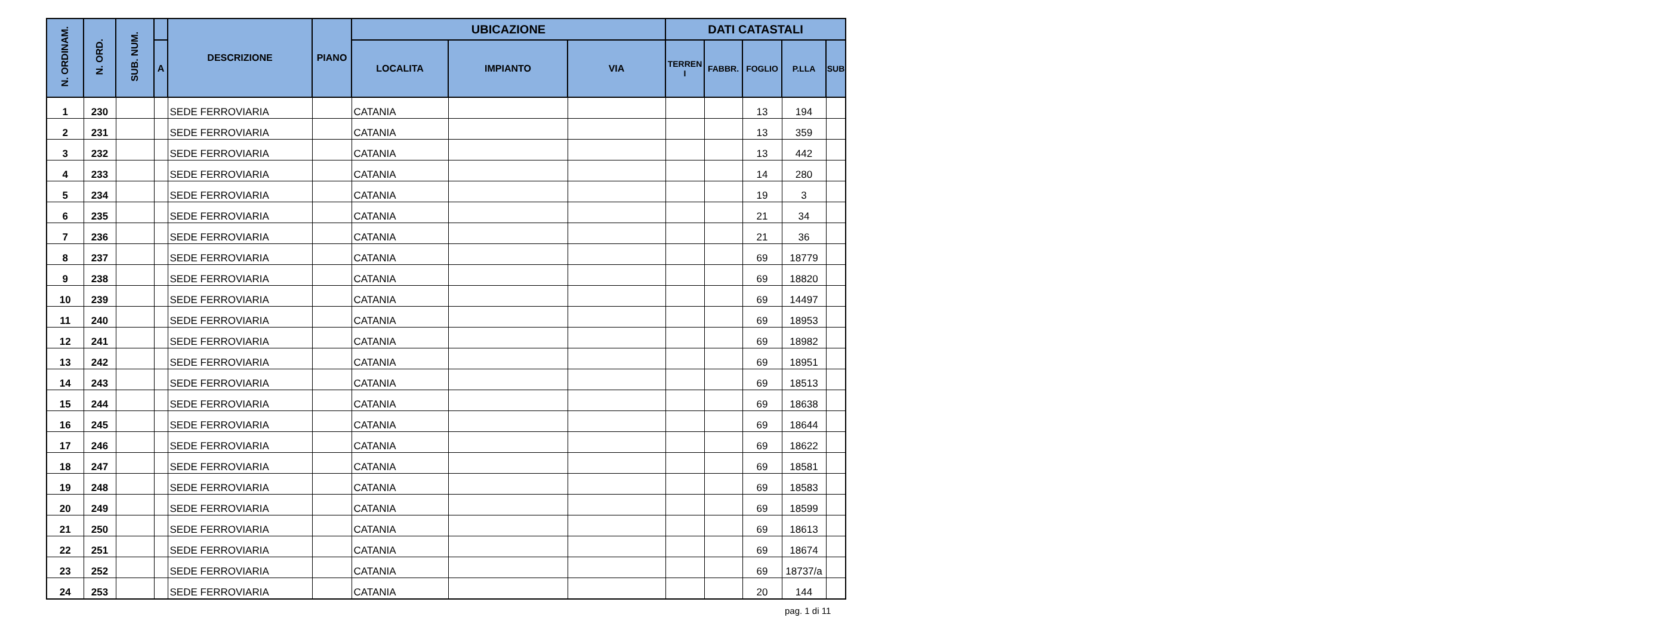| N. ORDINAM. | N. ORD. | SUB. NUM. | | DESCRIZIONE | PIANO | UBICAZIONE | | | DATI CATASTALI | | | | |
| --- | --- | --- | --- | --- | --- | --- | --- | --- | --- | --- | --- | --- | --- |
| | | | A | | | LOCALITA | IMPIANTO | VIA | TERREN I | FABBR. | FOGLIO | P.LLA | SUB |
| 1 | 230 | | | SEDE FERROVIARIA | | CATANIA | | | | | 13 | 194 | |
| 2 | 231 | | | SEDE FERROVIARIA | | CATANIA | | | | | 13 | 359 | |
| 3 | 232 | | | SEDE FERROVIARIA | | CATANIA | | | | | 13 | 442 | |
| 4 | 233 | | | SEDE FERROVIARIA | | CATANIA | | | | | 14 | 280 | |
| 5 | 234 | | | SEDE FERROVIARIA | | CATANIA | | | | | 19 | 3 | |
| 6 | 235 | | | SEDE FERROVIARIA | | CATANIA | | | | | 21 | 34 | |
| 7 | 236 | | | SEDE FERROVIARIA | | CATANIA | | | | | 21 | 36 | |
| 8 | 237 | | | SEDE FERROVIARIA | | CATANIA | | | | | 69 | 18779 | |
| 9 | 238 | | | SEDE FERROVIARIA | | CATANIA | | | | | 69 | 18820 | |
| 10 | 239 | | | SEDE FERROVIARIA | | CATANIA | | | | | 69 | 14497 | |
| 11 | 240 | | | SEDE FERROVIARIA | | CATANIA | | | | | 69 | 18953 | |
| 12 | 241 | | | SEDE FERROVIARIA | | CATANIA | | | | | 69 | 18982 | |
| 13 | 242 | | | SEDE FERROVIARIA | | CATANIA | | | | | 69 | 18951 | |
| 14 | 243 | | | SEDE FERROVIARIA | | CATANIA | | | | | 69 | 18513 | |
| 15 | 244 | | | SEDE FERROVIARIA | | CATANIA | | | | | 69 | 18638 | |
| 16 | 245 | | | SEDE FERROVIARIA | | CATANIA | | | | | 69 | 18644 | |
| 17 | 246 | | | SEDE FERROVIARIA | | CATANIA | | | | | 69 | 18622 | |
| 18 | 247 | | | SEDE FERROVIARIA | | CATANIA | | | | | 69 | 18581 | |
| 19 | 248 | | | SEDE FERROVIARIA | | CATANIA | | | | | 69 | 18583 | |
| 20 | 249 | | | SEDE FERROVIARIA | | CATANIA | | | | | 69 | 18599 | |
| 21 | 250 | | | SEDE FERROVIARIA | | CATANIA | | | | | 69 | 18613 | |
| 22 | 251 | | | SEDE FERROVIARIA | | CATANIA | | | | | 69 | 18674 | |
| 23 | 252 | | | SEDE FERROVIARIA | | CATANIA | | | | | 69 | 18737/a | |
| 24 | 253 | | | SEDE FERROVIARIA | | CATANIA | | | | | 20 | 144 | |
pag. 1 di 11